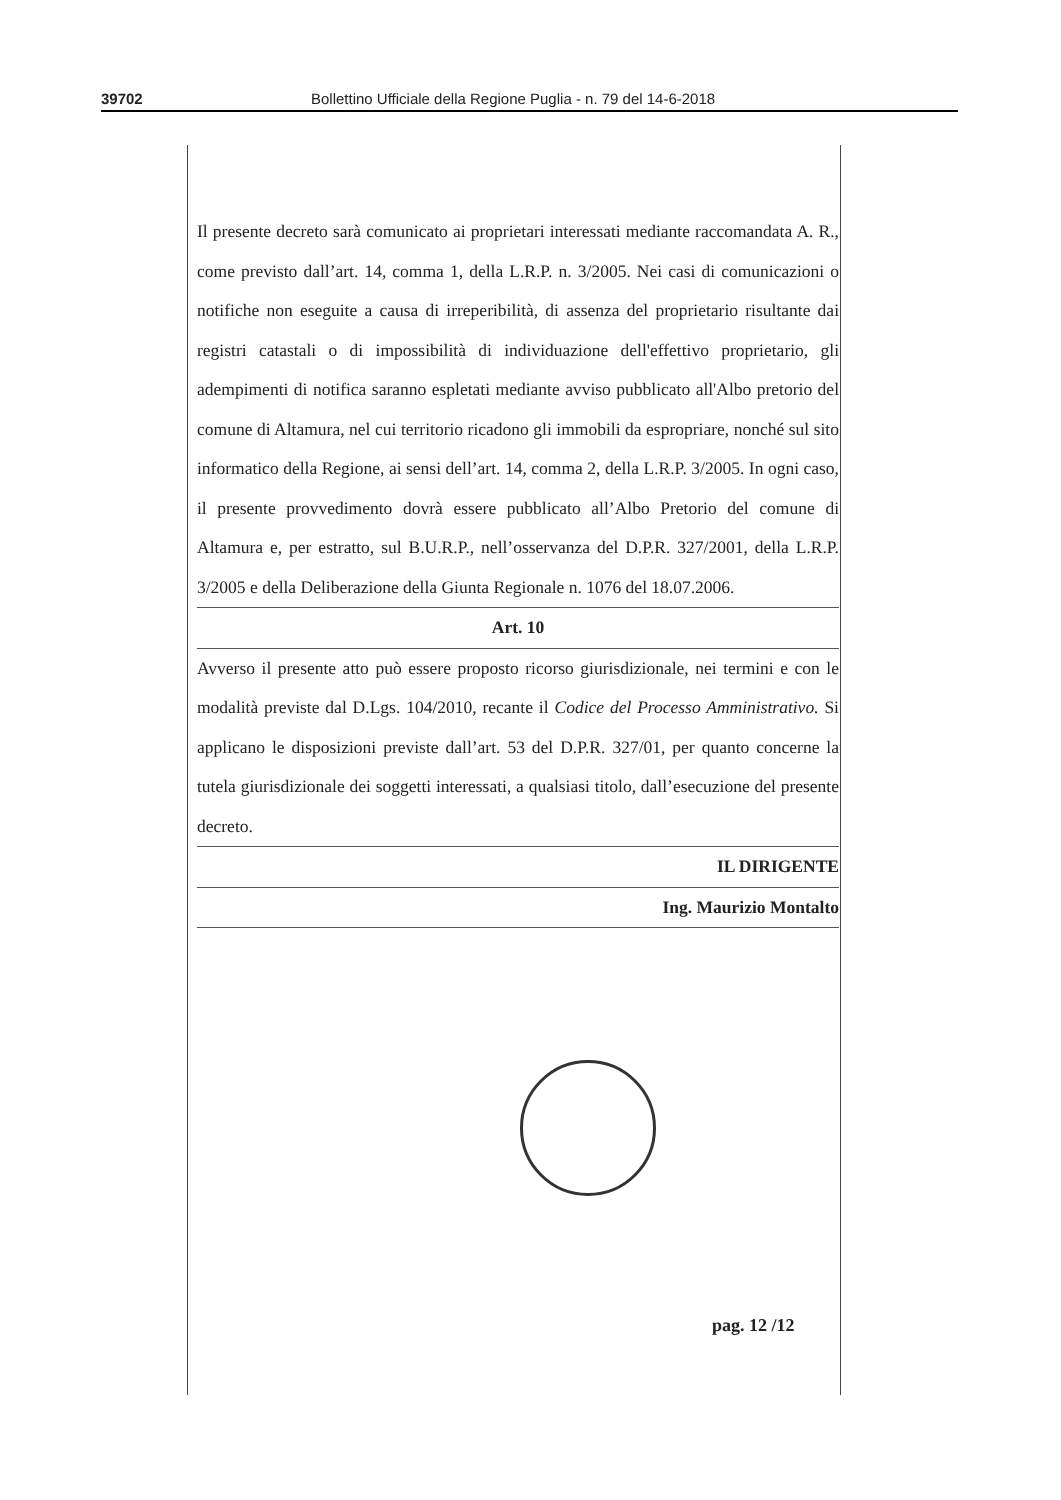39702 Bollettino Ufficiale della Regione Puglia - n. 79 del 14-6-2018
Il presente decreto sarà comunicato ai proprietari interessati mediante raccomandata A. R., come previsto dall’art. 14, comma 1, della L.R.P. n. 3/2005. Nei casi di comunicazioni o notifiche non eseguite a causa di irreperibilità, di assenza del proprietario risultante dai registri catastali o di impossibilità di individuazione dell'effettivo proprietario, gli adempimenti di notifica saranno espletati mediante avviso pubblicato all'Albo pretorio del comune di Altamura, nel cui territorio ricadono gli immobili da espropriare, nonché sul sito informatico della Regione, ai sensi dell’art. 14, comma 2, della L.R.P. 3/2005. In ogni caso, il presente provvedimento dovrà essere pubblicato all’Albo Pretorio del comune di Altamura e, per estratto, sul B.U.R.P., nell’osservanza del D.P.R. 327/2001, della L.R.P. 3/2005 e della Deliberazione della Giunta Regionale n. 1076 del 18.07.2006.
Art. 10
Avverso il presente atto può essere proposto ricorso giurisdizionale, nei termini e con le modalità previste dal D.Lgs. 104/2010, recante il Codice del Processo Amministrativo. Si applicano le disposizioni previste dall’art. 53 del D.P.R. 327/01, per quanto concerne la tutela giurisdizionale dei soggetti interessati, a qualsiasi titolo, dall’esecuzione del presente decreto.
IL DIRIGENTE
Ing. Maurizio Montalto
pag. 12 /12